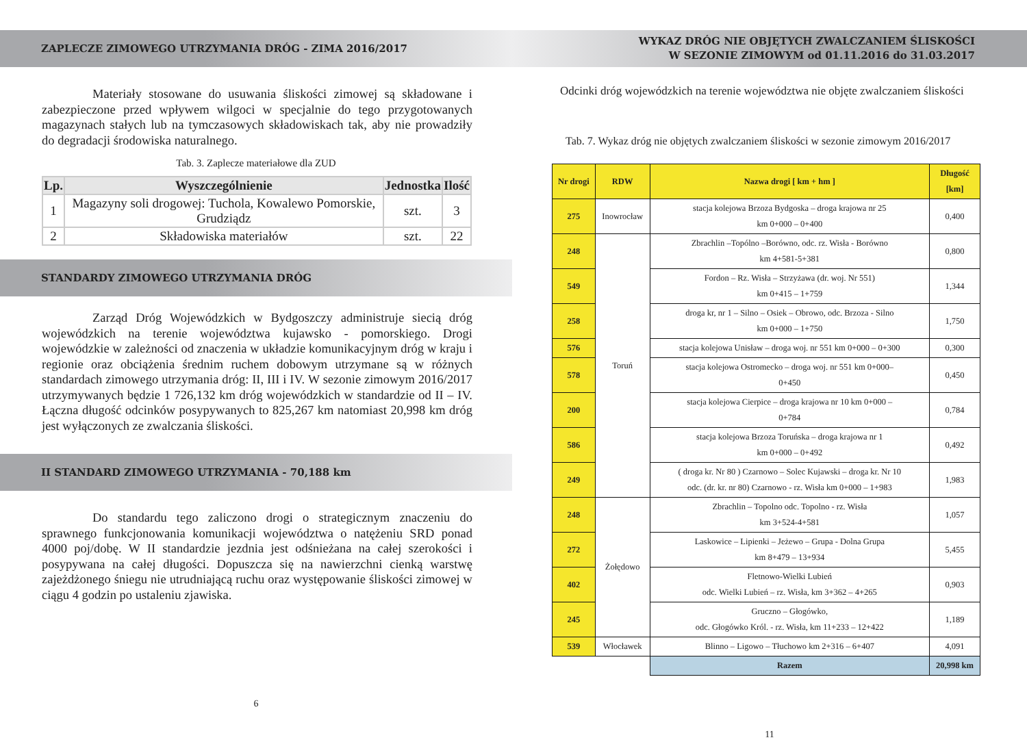ZAPLECZE ZIMOWEGO UTRZYMANIA DRÓG - ZIMA 2016/2017
    Materiały stosowane do usuwania śliskości zimowej są składowane i zabezpieczone przed wpływem wilgoci w specjalnie do tego przygotowanych magazynach stałych lub na tymczasowych składowiskach tak, aby nie prowadziły do degradacji środowiska naturalnego.
Tab. 3. Zaplecze materiałowe dla ZUD
| Lp. | Wyszczególnienie | Jednostka | Ilość |
| --- | --- | --- | --- |
| 1 | Magazyny soli drogowej: Tuchola, Kowalewo Pomorskie, Grudziądz | szt. | 3 |
| 2 | Składowiska materiałów | szt. | 22 |
STANDARDY ZIMOWEGO UTRZYMANIA DRÓG
    Zarząd Dróg Wojewódzkich w Bydgoszczy administruje siecią dróg wojewódzkich na terenie województwa kujawsko - pomorskiego. Drogi wojewódzkie w zależności od znaczenia w układzie komunikacyjnym dróg w kraju i regionie oraz obciążenia średnim ruchem dobowym utrzymane są w różnych standardach zimowego utrzymania dróg: II, III i IV. W sezonie zimowym 2016/2017 utrzymywanych będzie 1 726,132 km dróg wojewódzkich w standardzie od II – IV. Łączna długość odcinków posypywanych to 825,267 km natomiast 20,998 km dróg jest wyłączonych ze zwalczania śliskości.
II STANDARD ZIMOWEGO UTRZYMANIA - 70,188 km
    Do standardu tego zaliczono drogi o strategicznym znaczeniu do sprawnego funkcjonowania komunikacji województwa o natężeniu SRD ponad 4000 poj/dobę. W II standardzie jezdnia jest odśnieżana na całej szerokości i posypywana na całej długości. Dopuszcza się na nawierzchni cienką warstwę zajeżdżonego śniegu nie utrudniającą ruchu oraz występowanie śliskości zimowej w ciągu 4 godzin po ustaleniu zjawiska.
6
WYKAZ DRÓG NIE OBJĘTYCH ZWALCZANIEM ŚLISKOŚCI
W SEZONIE ZIMOWYM od 01.11.2016 do 31.03.2017
Odcinki dróg wojewódzkich na terenie województwa nie objęte zwalczaniem śliskości
Tab. 7. Wykaz dróg nie objętych zwalczaniem śliskości w sezonie zimowym 2016/2017
| Nr drogi | RDW | Nazwa drogi [ km + hm ] | Długość [km] |
| --- | --- | --- | --- |
| 275 | Inowrocław | stacja kolejowa Brzoza Bydgoska – droga krajowa nr 25 km 0+000 – 0+400 | 0,400 |
| 248 | Toruń | Zbrachlin –Topólno –Borówno, odc. rz. Wisła - Borówno km 4+581-5+381 | 0,800 |
| 549 | | Fordon – Rz. Wisła – Strzyżawa (dr. woj. Nr 551) km 0+415 – 1+759 | 1,344 |
| 258 | | droga kr, nr 1 – Silno – Osiek – Obrowo, odc. Brzoza - Silno km 0+000 – 1+750 | 1,750 |
| 576 | | stacja kolejowa Unisław – droga woj. nr 551 km 0+000 – 0+300 | 0,300 |
| 578 | | stacja kolejowa Ostromecko – droga woj. nr 551 km 0+000– 0+450 | 0,450 |
| 200 | | stacja kolejowa Cierpice – droga krajowa nr 10 km 0+000 – 0+784 | 0,784 |
| 586 | | stacja kolejowa Brzoza Toruńska – droga krajowa nr 1 km 0+000 – 0+492 | 0,492 |
| 249 | | ( droga kr. Nr 80 ) Czarnowo – Solec Kujawski – droga kr. Nr 10 odc. (dr. kr. nr 80) Czarnowo - rz. Wisła km 0+000 – 1+983 | 1,983 |
| 248 | Żołędowo | Zbrachlin – Topolno odc. Topolno - rz. Wisła km 3+524-4+581 | 1,057 |
| 272 | | Laskowice – Lipienki – Jeżewo – Grupa - Dolna Grupa km 8+479 – 13+934 | 5,455 |
| 402 | | Fletnowo-Wielki Lubień odc. Wielki Lubień – rz. Wisła, km 3+362 – 4+265 | 0,903 |
| 245 | | Gruczno – Głogówko, odc. Głogówko Król. - rz. Wisła, km 11+233 – 12+422 | 1,189 |
| 539 | Włocławek | Blinno – Ligowo – Tłuchowo km 2+316 – 6+407 | 4,091 |
| | | Razem | 20,998 km |
11